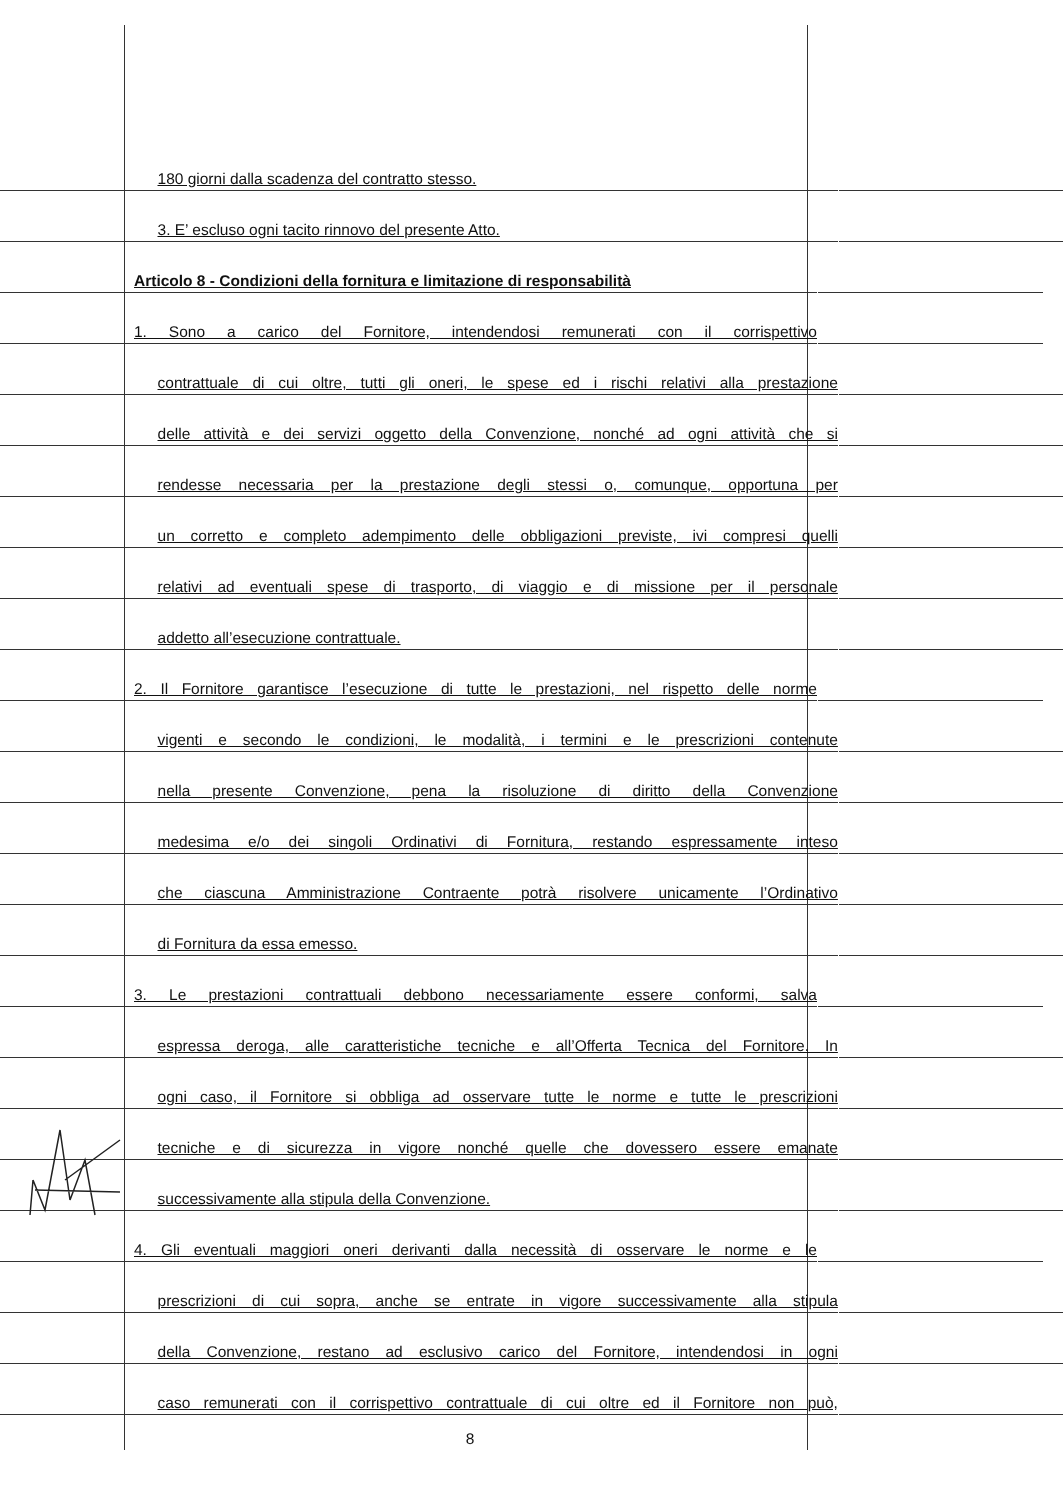180 giorni dalla scadenza del contratto stesso.
3. E’ escluso ogni tacito rinnovo del presente Atto.
Articolo 8 - Condizioni della fornitura e limitazione di responsabilità
1. Sono a carico del Fornitore, intendendosi remunerati con il corrispettivo
contrattuale di cui oltre, tutti gli oneri, le spese ed i rischi relativi alla prestazione
delle attività e dei servizi oggetto della Convenzione, nonché ad ogni attività che si
rendesse necessaria per la prestazione degli stessi o, comunque, opportuna per
un corretto e completo adempimento delle obbligazioni previste, ivi compresi quelli
relativi ad eventuali spese di trasporto, di viaggio e di missione per il personale
addetto all’esecuzione contrattuale.
2. Il Fornitore garantisce l’esecuzione di tutte le prestazioni, nel rispetto delle norme
vigenti e secondo le condizioni, le modalità, i termini e le prescrizioni contenute
nella presente Convenzione, pena la risoluzione di diritto della Convenzione
medesima e/o dei singoli Ordinativi di Fornitura, restando espressamente inteso
che ciascuna Amministrazione Contraente potrà risolvere unicamente l’Ordinativo
di Fornitura da essa emesso.
3. Le prestazioni contrattuali debbono necessariamente essere conformi, salva
espressa deroga, alle caratteristiche tecniche e all’Offerta Tecnica del Fornitore. In
ogni caso, il Fornitore si obbliga ad osservare tutte le norme e tutte le prescrizioni
tecniche e di sicurezza in vigore nonché quelle che dovessero essere emanate
successivamente alla stipula della Convenzione.
4. Gli eventuali maggiori oneri derivanti dalla necessità di osservare le norme e le
prescrizioni di cui sopra, anche se entrate in vigore successivamente alla stipula
della Convenzione, restano ad esclusivo carico del Fornitore, intendendosi in ogni
caso remunerati con il corrispettivo contrattuale di cui oltre ed il Fornitore non può,
8